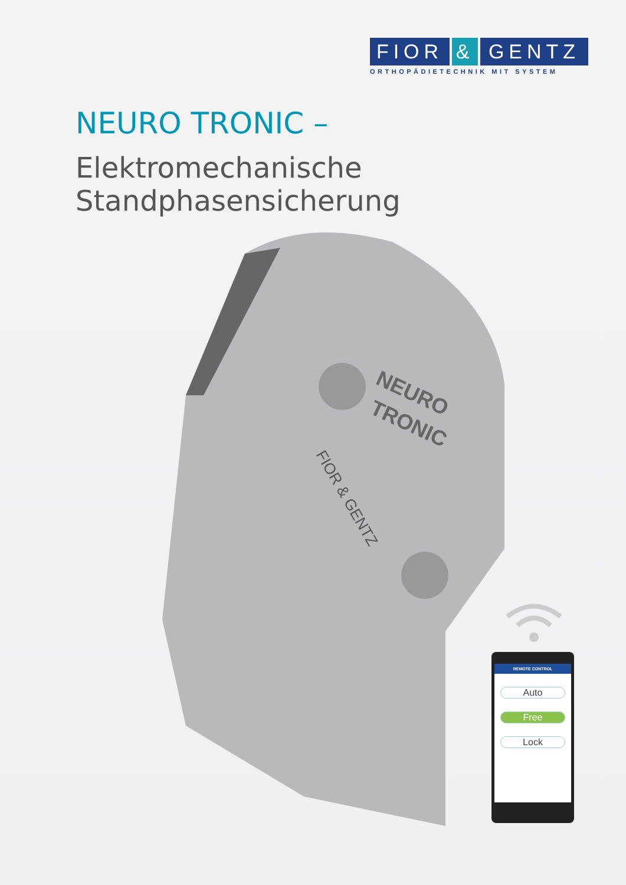FIOR & GENTZ
ORTHOPÄDIETECHNIK MIT SYSTEM
NEURO TRONIC –
Elektromechanische Standphasensicherung
NEURO
TRONIC
FIOR & GENTZ
REMOTE CONTROL
Auto
Free
Lock